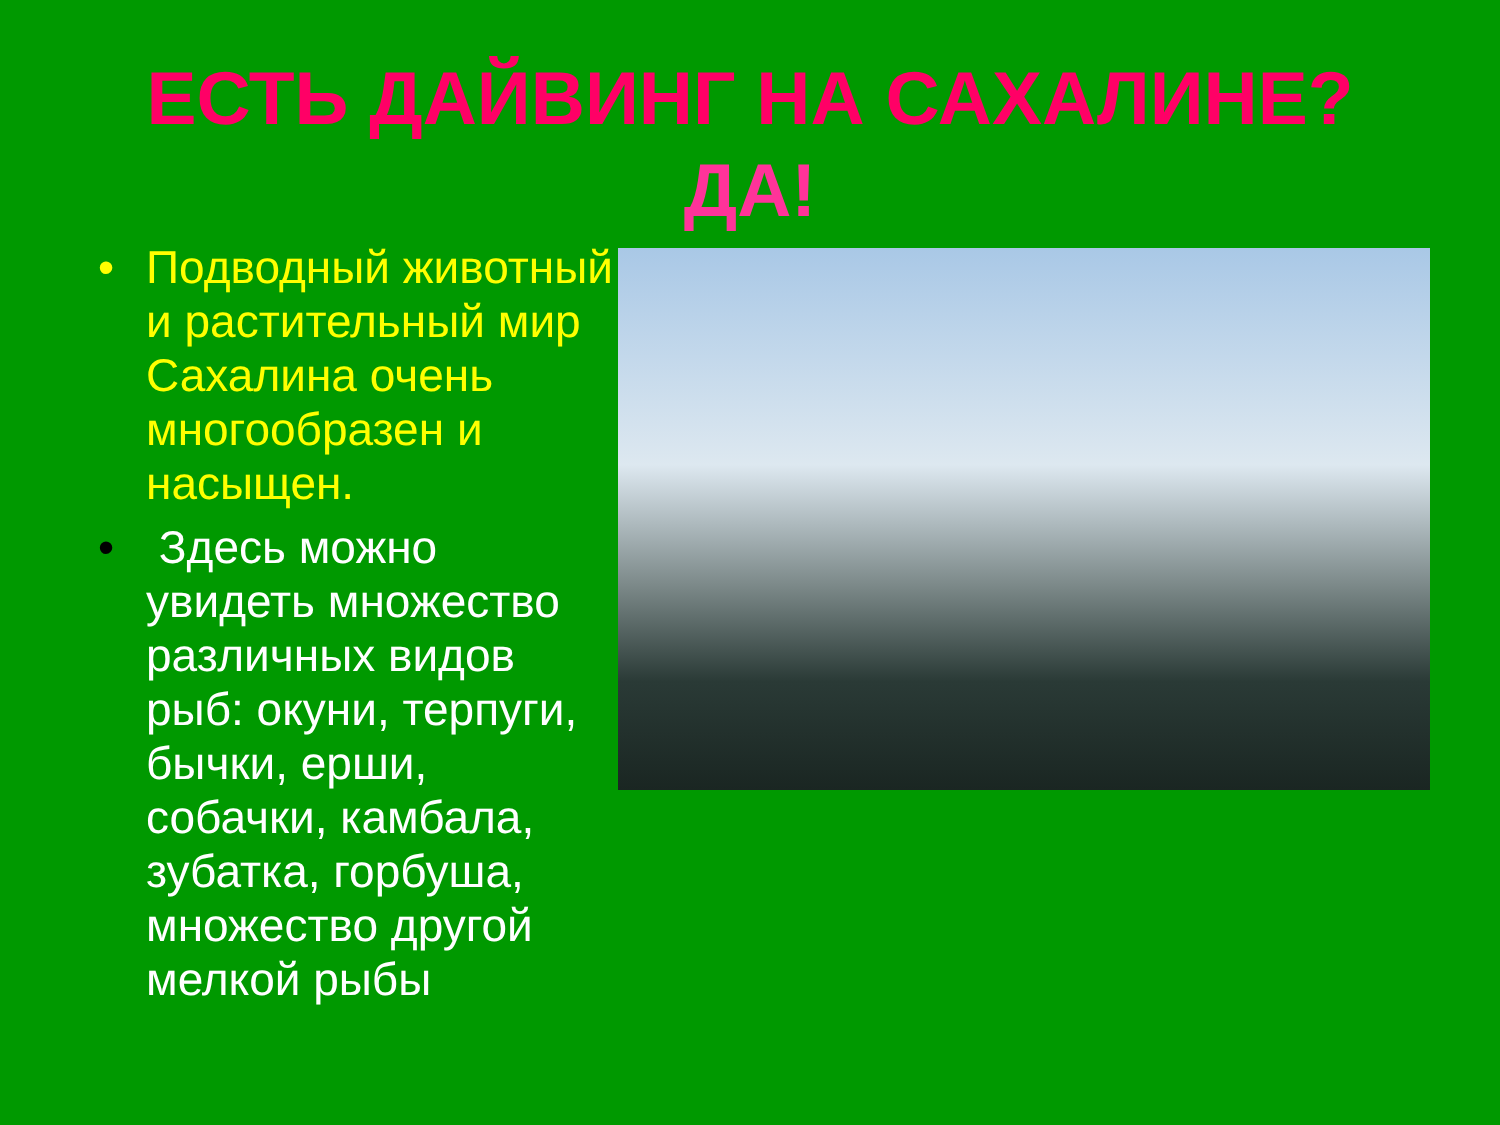ЕСТЬ ДАЙВИНГ НА САХАЛИНЕ?
ДА!
• Подводный животный и растительный мир Сахалина очень многообразен и насыщен.
• Здесь можно увидеть множество различных видов рыб: окуни, терпуги, бычки, ерши, собачки, камбала, зубатка, горбуша, множество другой мелкой рыбы